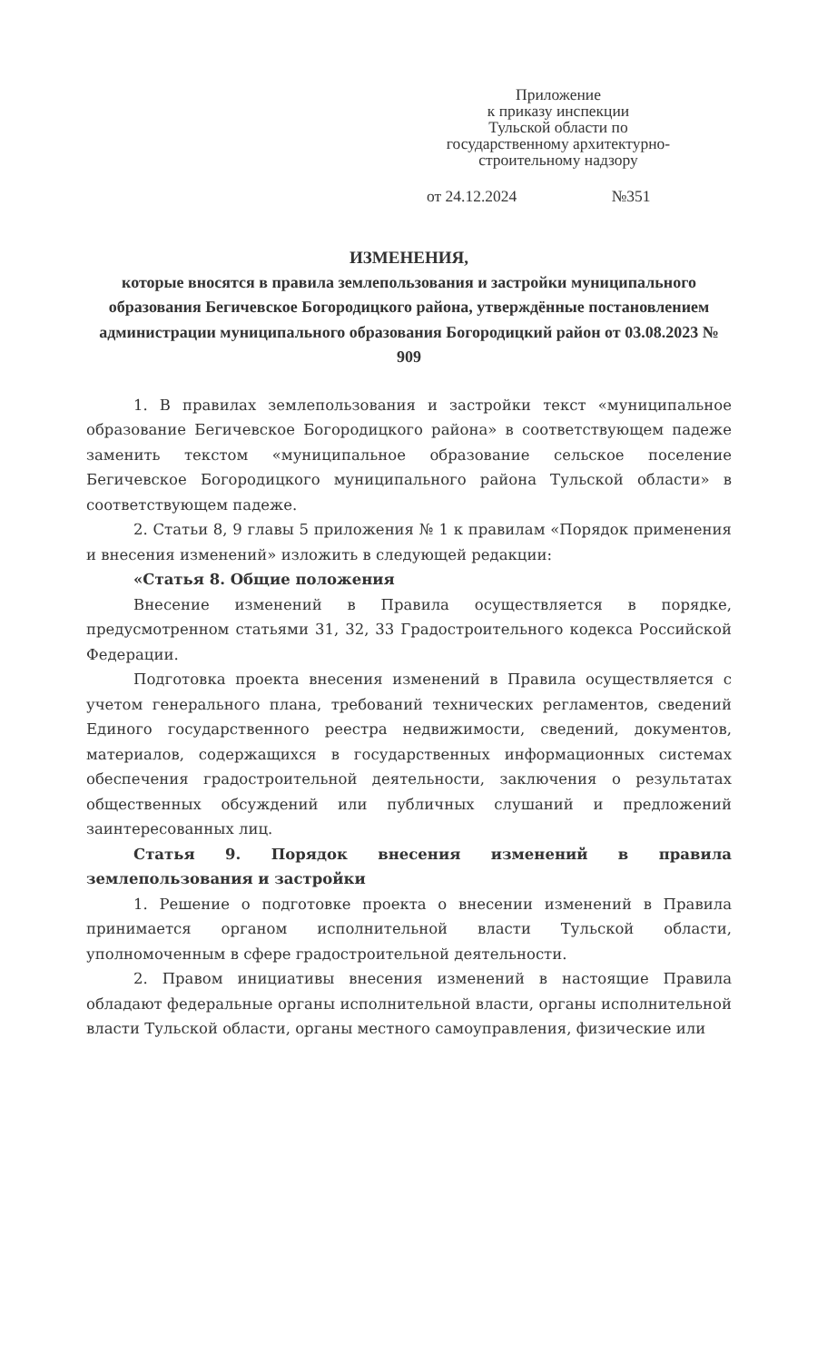Приложение
к приказу инспекции
Тульской области по
государственному архитектурно-
строительному надзору
от 24.12.2024 №351
ИЗМЕНЕНИЯ,
которые вносятся в правила землепользования и застройки муниципального образования Бегичевское Богородицкого района, утверждённые постановлением администрации муниципального образования Богородицкий район от 03.08.2023 № 909
1. В правилах землепользования и застройки текст «муниципальное образование Бегичевское Богородицкого района» в соответствующем падеже заменить текстом «муниципальное образование сельское поселение Бегичевское Богородицкого муниципального района Тульской области» в соответствующем падеже.
2. Статьи 8, 9 главы 5 приложения № 1 к правилам «Порядок применения и внесения изменений» изложить в следующей редакции:
«Статья 8. Общие положения
Внесение изменений в Правила осуществляется в порядке, предусмотренном статьями 31, 32, 33 Градостроительного кодекса Российской Федерации.
Подготовка проекта внесения изменений в Правила осуществляется с учетом генерального плана, требований технических регламентов, сведений Единого государственного реестра недвижимости, сведений, документов, материалов, содержащихся в государственных информационных системах обеспечения градостроительной деятельности, заключения о результатах общественных обсуждений или публичных слушаний и предложений заинтересованных лиц.
Статья 9. Порядок внесения изменений в правила землепользования и застройки
1. Решение о подготовке проекта о внесении изменений в Правила принимается органом исполнительной власти Тульской области, уполномоченным в сфере градостроительной деятельности.
2. Правом инициативы внесения изменений в настоящие Правила обладают федеральные органы исполнительной власти, органы исполнительной власти Тульской области, органы местного самоуправления, физические или